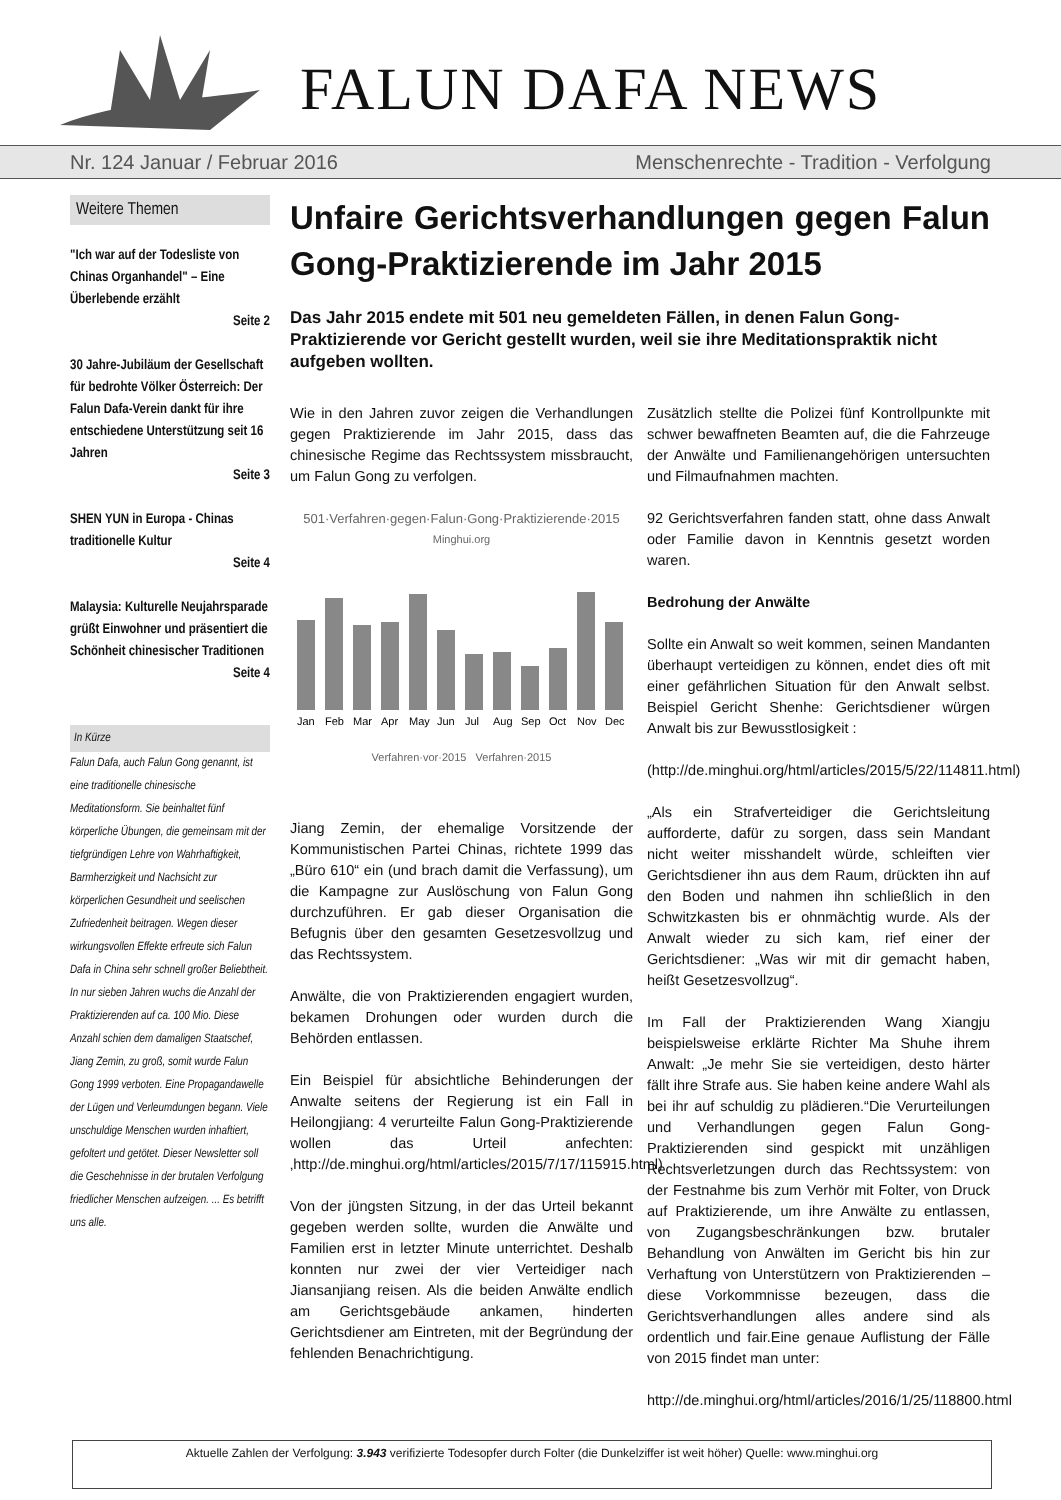FALUN DAFA NEWS
Nr. 124 Januar / Februar 2016 Menschenrechte - Tradition - Verfolgung
Weitere Themen
"Ich war auf der Todesliste von Chinas Organhandel" – Eine Überlebende erzählt
Seite 2
30 Jahre-Jubiläum der Gesellschaft für bedrohte Völker Österreich: Der Falun Dafa-Verein dankt für ihre entschiedene Unterstützung seit 16 Jahren
Seite 3
SHEN YUN in Europa - Chinas traditionelle Kultur
Seite 4
Malaysia: Kulturelle Neujahrsparade grüßt Einwohner und präsentiert die Schönheit chinesischer Traditionen
Seite 4
In Kürze
Falun Dafa, auch Falun Gong genannt, ist eine traditionelle chinesische Meditationsform. Sie beinhaltet fünf körperliche Übungen, die gemeinsam mit der tiefgründigen Lehre von Wahrhaftigkeit, Barmherzigkeit und Nachsicht zur körperlichen Gesundheit und seelischen Zufriedenheit beitragen. Wegen dieser wirkungsvollen Effekte erfreute sich Falun Dafa in China sehr schnell großer Beliebtheit. In nur sieben Jahren wuchs die Anzahl der Praktizierenden auf ca. 100 Mio. Diese Anzahl schien dem damaligen Staatschef, Jiang Zemin, zu groß, somit wurde Falun Gong 1999 verboten. Eine Propagandawelle der Lügen und Verleumdungen begann. Viele unschuldige Menschen wurden inhaftiert, gefoltert und getötet. Dieser Newsletter soll die Geschehnisse in der brutalen Verfolgung friedlicher Menschen aufzeigen. ... Es betrifft uns alle.
Unfaire Gerichtsverhandlungen gegen Falun Gong-Praktizierende im Jahr 2015
Das Jahr 2015 endete mit 501 neu gemeldeten Fällen, in denen Falun Gong-Praktizierende vor Gericht gestellt wurden, weil sie ihre Meditationspraktik nicht aufgeben wollten.
Wie in den Jahren zuvor zeigen die Verhandlungen gegen Praktizierende im Jahr 2015, dass das chinesische Regime das Rechtssystem missbraucht, um Falun Gong zu verfolgen.
501·Verfahren·gegen·Falun·Gong·Praktizierende·2015
Minghui.org
Jan
Feb
Mar
Apr
May
Jun
Jul
Aug
Sep
Oct
Nov
Dec
Verfahren·vor·2015 Verfahren·2015
Jiang Zemin, der ehemalige Vorsitzende der Kommunistischen Partei Chinas, richtete 1999 das „Büro 610“ ein (und brach damit die Verfassung), um die Kampagne zur Auslöschung von Falun Gong durchzuführen. Er gab dieser Organisation die Befugnis über den gesamten Gesetzesvollzug und das Rechtssystem.
Anwälte, die von Praktizierenden engagiert wurden, bekamen Drohungen oder wurden durch die Behörden entlassen.
Ein Beispiel für absichtliche Behinderungen der Anwalte seitens der Regierung ist ein Fall in Heilongjiang: 4 verurteilte Falun Gong-Praktizierende wollen das Urteil anfechten: ‚http://de.minghui.org/html/articles/2015/7/17/115915.html)
Von der jüngsten Sitzung, in der das Urteil bekannt gegeben werden sollte, wurden die Anwälte und Familien erst in letzter Minute unterrichtet. Deshalb konnten nur zwei der vier Verteidiger nach Jiansanjiang reisen. Als die beiden Anwälte endlich am Gerichtsgebäude ankamen, hinderten Gerichtsdiener am Eintreten, mit der Begründung der fehlenden Benachrichtigung.
Zusätzlich stellte die Polizei fünf Kontrollpunkte mit schwer bewaffneten Beamten auf, die die Fahrzeuge der Anwälte und Familienangehörigen untersuchten und Filmaufnahmen machten.
92 Gerichtsverfahren fanden statt, ohne dass Anwalt oder Familie davon in Kenntnis gesetzt worden waren.
Bedrohung der Anwälte
Sollte ein Anwalt so weit kommen, seinen Mandanten überhaupt verteidigen zu können, endet dies oft mit einer gefährlichen Situation für den Anwalt selbst. Beispiel Gericht Shenhe: Gerichtsdiener würgen Anwalt bis zur Bewusstlosigkeit :
(http://de.minghui.org/html/articles/2015/5/22/114811.html)
„Als ein Strafverteidiger die Gerichtsleitung aufforderte, dafür zu sorgen, dass sein Mandant nicht weiter misshandelt würde, schleiften vier Gerichtsdiener ihn aus dem Raum, drückten ihn auf den Boden und nahmen ihn schließlich in den Schwitzkasten bis er ohnmächtig wurde. Als der Anwalt wieder zu sich kam, rief einer der Gerichtsdiener: „Was wir mit dir gemacht haben, heißt Gesetzesvollzug“.
Im Fall der Praktizierenden Wang Xiangju beispielsweise erklärte Richter Ma Shuhe ihrem Anwalt: „Je mehr Sie sie verteidigen, desto härter fällt ihre Strafe aus. Sie haben keine andere Wahl als bei ihr auf schuldig zu plädieren.“Die Verurteilungen und Verhandlungen gegen Falun Gong-Praktizierenden sind gespickt mit unzähligen Rechtsverletzungen durch das Rechtssystem: von der Festnahme bis zum Verhör mit Folter, von Druck auf Praktizierende, um ihre Anwälte zu entlassen, von Zugangsbeschränkungen bzw. brutaler Behandlung von Anwälten im Gericht bis hin zur Verhaftung von Unterstützern von Praktizierenden – diese Vorkommnisse bezeugen, dass die Gerichtsverhandlungen alles andere sind als ordentlich und fair.Eine genaue Auflistung der Fälle von 2015 findet man unter:
http://de.minghui.org/html/articles/2016/1/25/118800.html
Aktuelle Zahlen der Verfolgung: 3.943 verifizierte Todesopfer durch Folter (die Dunkelziffer ist weit höher) Quelle: www.minghui.org